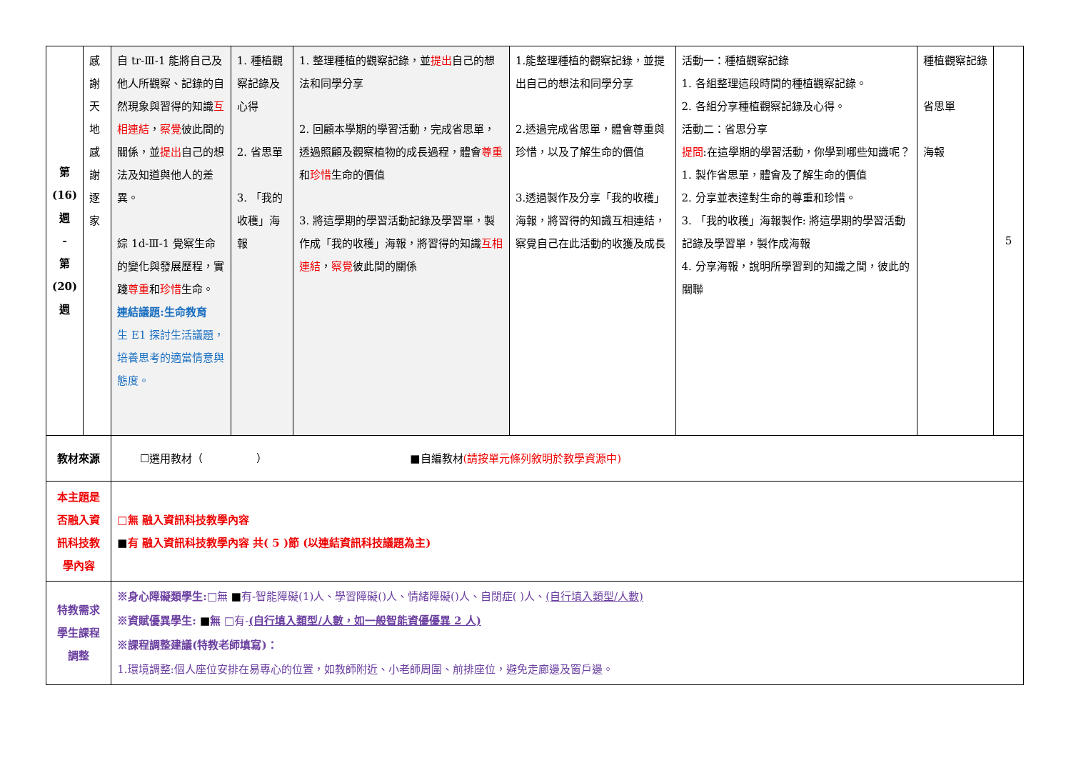| 第 (16) 週 - 第 (20) 週 | 感 謝 天 地 感 謝 逐 家 | 自 tr-Ⅲ-1 能將自己及他人所觀察、記錄的自然現象與習得的知識 互相連結 ， 察覺 彼此間的關係，並 提出 自己的想法及知道與他人的差異。 綜 1d-Ⅲ-1 覺察生命的變化與發展歷程，實踐 尊重 和 珍惜 生命。 連結議題:生命教育 生 E1 探討生活議題，培養思考的適當情意與態度。 | 1. 種植觀察記錄及心得 2. 省思單 3. 「我的收穫」海報 | 1. 整理種植的觀察記錄，並 提出 自己的想法和同學分享 2. 回顧本學期的學習活動，完成省思單，透過照顧及觀察植物的成長過程，體會 尊重 和 珍惜 生命的價值 3. 將這學期的學習活動記錄及學習單，製作成「我的收穫」海報，將習得的知識 互相連結 ， 察覺 彼此間的關係 | 1.能整理種植的觀察記錄，並提出自己的想法和同學分享 2.透過完成省思單，體會尊重與珍惜，以及了解生命的價值 3.透過製作及分享「我的收穫」海報，將習得的知識互相連結，察覺自己在此活動的收獲及成長 | 活動一：種植觀察記錄 1. 各組整理這段時間的種植觀察記錄。 2. 各組分享種植觀察記錄及心得。 活動二：省思分享 提問 :在這學期的學習活動，你學到哪些知識呢？ 1. 製作省思單，體會及了解生命的價值 2. 分享並表達對生命的尊重和珍惜。 3. 「我的收穫」海報製作: 將這學期的學習活動記錄及學習單，製作成海報 4. 分享海報，說明所學習到的知識之間，彼此的關聯 | 種植觀察記錄 省思單 海報 | 5 |
| 教材來源 | | ☐選用教材（ ） ■自編教材 (請按單元條列敘明於教學資源中) | | | | | | |
| 本主題是否融入資訊科技教學內容 | | □無 融入資訊科技教學內容 ■ 有 融入資訊科技教學內容 共( 5 )節 (以連結資訊科技議題為主) | | | | | | |
| 特教需求學生課程調整 | | ※身心障礙類學生: □無 ■ 有-智能障礙(1)人、學習障礙()人、情緒障礙()人、自閉症( )人、 (自行填入類型/人數) ※資賦優異學生: ■ 無 □有- (自行填入類型/人數，如一般智能資優優異 2 人) ※課程調整建議(特教老師填寫)： 1.環境調整:個人座位安排在易專心的位置，如教師附近、小老師周圍、前排座位，避免走廊邊及窗戶邊。 | | | | | | |